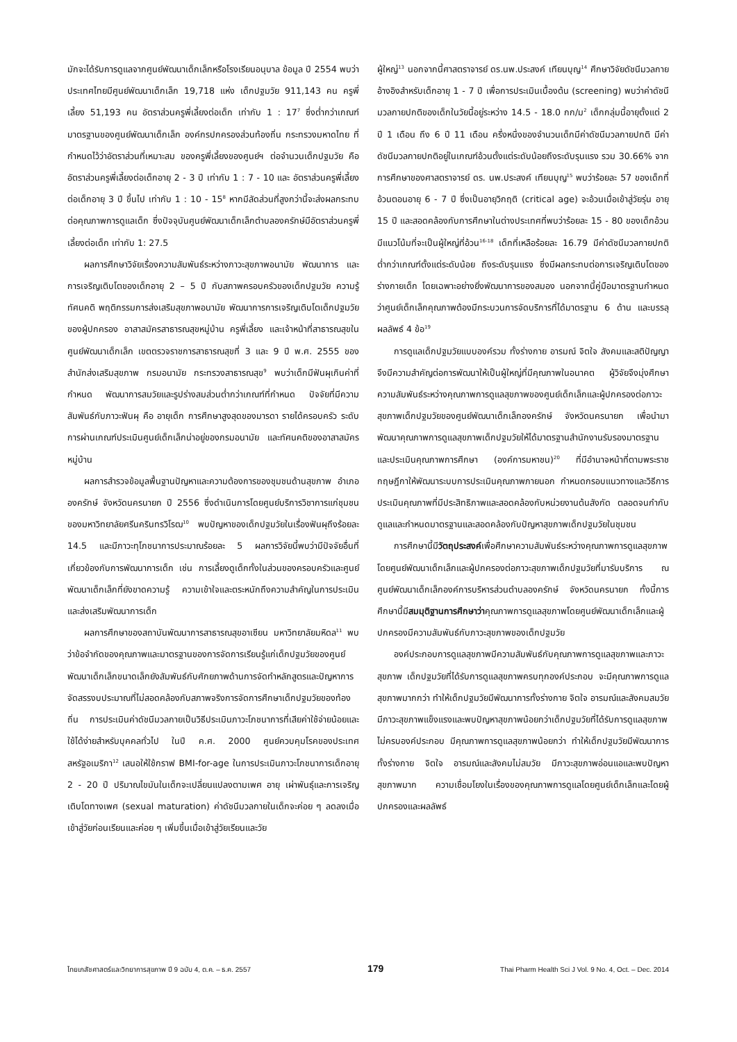มักจะได้รับการดูแลจากศูนย์พัฒนาเด็กเล็กหรือโรงเรียนอนุบาล ข้อมูล ปี 2554 พบว่าประเทศไทยมีศูนย์พัฒนาเด็กเล็ก 19,718 แห่ง เด็กปฐมวัย 911,143 คน ครูพี่เลี้ยง 51,193 คน อัตราส่วนครูพี่เลี้ยงต่อเด็ก เท่ากับ 1 : 17<sup>7</sup> ซึ่งต่ำกว่าเกณฑ์มาตรฐานของศูนย์พัฒนาเด็กเล็ก องค์กรปกครองส่วนท้องถิ่น กระทรวงมหาดไทย ที่กำหนดไว้ว่าอัตราส่วนที่เหมาะสม ของครูพี่เลี้ยงของศูนย์ฯ ต่อจำนวนเด็กปฐมวัย คืออัตราส่วนครูพี่เลี้ยงต่อเด็กอายุ 2 - 3 ปี เท่ากับ 1 : 7 - 10 และ อัตราส่วนครูพี่เลี้ยงต่อเด็กอายุ 3 ปี ขึ้นไป เท่ากับ 1 : 10 - 15<sup>8</sup> หากมีสัดส่วนที่สูงกว่านี้จะส่งผลกระทบต่อคุณภาพการดูแลเด็ก ซึ่งปัจจุบันศูนย์พัฒนาเด็กเล็กตำบลองครักษ์มีอัตราส่วนครูพี่เลี้ยงต่อเด็ก เท่ากับ 1: 27.5
ผลการศึกษาวิจัยเรื่องความสัมพันธ์ระหว่างภาวะสุขภาพอนามัย พัฒนาการ และการเจริญเติบโตของเด็กอายุ 2 – 5 ปี กับสภาพครอบครัวของเด็กปฐมวัย ความรู้ ทัศนคติ พฤติกรรมการส่งเสริมสุขภาพอนามัย พัฒนาการการเจริญเติบโตเด็กปฐมวัยของผู้ปกครอง อาสาสมัครสาธารณสุขหมู่บ้าน ครูพี่เลี้ยง และเจ้าหน้าที่สาธารณสุขในศูนย์พัฒนาเด็กเล็ก เขตตรวจราชการสาธารณสุขที่ 3 และ 9 ปี พ.ศ. 2555 ของสำนักส่งเสริมสุขภาพ กรมอนามัย กระทรวงสาธารณสุข<sup>9</sup> พบว่าเด็กมีฟันผุเกินค่าที่กำหนด พัฒนาการสมวัยและรูปร่างสมส่วนต่ำกว่าเกณฑ์ที่กำหนด ปัจจัยที่มีความสัมพันธ์กับภาวะฟันผุ คือ อายุเด็ก การศึกษาสูงสุดของมารดา รายได้ครอบครัว ระดับการผ่านเกณฑ์ประเมินศูนย์เด็กเล็กน่าอยู่ของกรมอนามัย และทัศนคติของอาสาสมัครหมู่บ้าน
ผลการสำรวจข้อมูลพื้นฐานปัญหาและความต้องการของชุมชนด้านสุขภาพ อำเภอองครักษ์ จังหวัดนครนายก ปี 2556 ซึ่งดำเนินการโดยศูนย์บริการวิชาการแก่ชุมชน ของมหาวิทยาลัยศรีนครินทรวิโรฒ<sup>10</sup> พบปัญหาของเด็กปฐมวัยในเรื่องฟันผุถึงร้อยละ 14.5 และมีภาวะทุโภชนาการประมาณร้อยละ 5 ผลการวิจัยนี้พบว่ามีปัจจัยอื่นที่เกี่ยวข้องกับการพัฒนาการเด็ก เช่น การเลี้ยงดูเด็กทั้งในส่วนของครอบครัวและศูนย์พัฒนาเด็กเล็กที่ยังขาดความรู้ ความเข้าใจและตระหนักถึงความสำคัญในการประเมินและส่งเสริมพัฒนาการเด็ก
ผลการศึกษาของสถาบันพัฒนาการสาธารณสุขอาเซียน มหาวิทยาลัยมหิดล<sup>11</sup> พบว่าข้อจำกัดของคุณภาพและมาตรฐานของการจัดการเรียนรู้แก่เด็กปฐมวัยของศูนย์พัฒนาเด็กเล็กขนาดเล็กยังสัมพันธ์กับศักยภาพด้านการจัดทำหลักสูตรและปัญหาการจัดสรรงบประมาณที่ไม่สอดคล้องกับสภาพจริงการจัดการศึกษาเด็กปฐมวัยของท้องถิ่น การประเมินค่าดัชนีมวลกายเป็นวิธีประเมินภาวะโภชนาการที่เสียค่าใช้จ่ายน้อยและใช้ได้ง่ายสำหรับบุคคลทั่วไป ในปี ค.ศ. 2000 ศูนย์ควบคุมโรคของประเทศสหรัฐอเมริกา<sup>12</sup> เสนอให้ใช้กราฟ BMI-for-age ในการประเมินภาวะโภชนาการเด็กอายุ 2 - 20 ปี ปริมาณไขมันในเด็กจะเปลี่ยนแปลงตามเพศ อายุ เผ่าพันธุ์และการเจริญเติบโตทางเพศ (sexual maturation) ค่าดัชนีมวลกายในเด็กจะค่อย ๆ ลดลงเมื่อเข้าสู่วัยก่อนเรียนและค่อย ๆ เพิ่มขึ้นเมื่อเข้าสู่วัยเรียนและวัย
ผู้ใหญ่<sup>13</sup> นอกจากนี้ศาสตราจารย์ ดร.นพ.ประสงค์ เทียนบุญ<sup>14</sup> ศึกษาวิจัยดัชนีมวลกายอ้างอิงสำหรับเด็กอายุ 1 - 7 ปี เพื่อการประเมินเบื้องต้น (screening) พบว่าค่าดัชนีมวลกายปกติของเด็กในวัยนี้อยู่ระหว่าง 14.5 - 18.0 กก/ม<sup>2</sup> เด็กกลุ่มนี้อายุตั้งแต่ 2 ปี 1 เดือน ถึง 6 ปี 11 เดือน ครึ่งหนึ่งของจำนวนเด็กมีค่าดัชนีมวลกายปกติ มีค่าดัชนีมวลกายปกติอยู่ในเกณฑ์อ้วนตั้งแต่ระดับน้อยถึงระดับรุนแรง รวม 30.66% จากการศึกษาของศาสตราจารย์ ดร. นพ.ประสงค์ เทียนบุญ<sup>15</sup> พบว่าร้อยละ 57 ของเด็กที่อ้วนตอนอายุ 6 - 7 ปี ซึ่งเป็นอายุวิกฤติ (critical age) จะอ้วนเมื่อเข้าสู่วัยรุ่น อายุ 15 ปี และสอดคล้องกับการศึกษาในต่างประเทศที่พบว่าร้อยละ 15 - 80 ของเด็กอ้วนมีแนวโน้มที่จะเป็นผู้ใหญ่ที่อ้วน<sup>16-18</sup> เด็กที่เหลือร้อยละ 16.79 มีค่าดัชนีมวลกายปกติต่ำกว่าเกณฑ์ตั้งแต่ระดับน้อย ถึงระดับรุนแรง ซึ่งมีผลกระทบต่อการเจริญเติบโตของร่างกายเด็ก โดยเฉพาะอย่างยิ่งพัฒนาการของสมอง นอกจากนี้คู่มือมาตรฐานกำหนดว่าศูนย์เด็กเล็กคุณภาพต้องมีกระบวนการจัดบริการที่ได้มาตรฐาน 6 ด้าน และบรรลุผลลัพธ์ 4 ข้อ<sup>19</sup>
การดูแลเด็กปฐมวัยแบบองค์รวม ทั้งร่างกาย อารมณ์ จิตใจ สังคมและสติปัญญา จึงมีความสำคัญต่อการพัฒนาให้เป็นผู้ใหญ่ที่มีคุณภาพในอนาคต ผู้วิจัยจึงมุ่งศึกษาความสัมพันธ์ระหว่างคุณภาพการดูแลสุขภาพของศูนย์เด็กเล็กและผู้ปกครองต่อภาวะสุขภาพเด็กปฐมวัยของศูนย์พัฒนาเด็กเล็กองครักษ์ จังหวัดนครนายก เพื่อนำมาพัฒนาคุณภาพการดูแลสุขภาพเด็กปฐมวัยให้ได้มาตรฐานสำนักงานรับรองมาตรฐานและประเมินคุณภาพการศึกษา (องค์การมหาชน)<sup>20</sup> ที่มีอำนาจหน้าที่ตามพระราชกฤษฎีกาให้พัฒนาระบบการประเมินคุณภาพภายนอก กำหนดกรอบแนวทางและวิธีการประเมินคุณภาพที่มีประสิทธิภาพและสอดคล้องกับหน่วยงานต้นสังกัด ตลอดจนกำกับดูแลและกำหนดมาตรฐานและสอดคล้องกับปัญหาสุขภาพเด็กปฐมวัยในชุมชน
การศึกษานี้มีวัตถุประสงค์เพื่อศึกษาความสัมพันธ์ระหว่างคุณภาพการดูแลสุขภาพโดยศูนย์พัฒนาเด็กเล็กและผู้ปกครองต่อภาวะสุขภาพเด็กปฐมวัยที่มารับบริการ ณ ศูนย์พัฒนาเด็กเล็กองค์การบริหารส่วนตำบลองครักษ์ จังหวัดนครนายก ทั้งนี้การศึกษานี้มีสมมุติฐานการศึกษาว่าคุณภาพการดูแลสุขภาพโดยศูนย์พัฒนาเด็กเล็กและผู้ปกครองมีความสัมพันธ์กับภาวะสุขภาพของเด็กปฐมวัย
องค์ประกอบการดูแลสุขภาพมีความสัมพันธ์กับคุณภาพการดูแลสุขภาพและภาวะสุขภาพ เด็กปฐมวัยที่ได้รับการดูแลสุขภาพครบทุกองค์ประกอบ จะมีคุณภาพการดูแลสุขภาพมากกว่า ทำให้เด็กปฐมวัยมีพัฒนาการทั้งร่างกาย จิตใจ อารมณ์และสังคมสมวัย มีภาวะสุขภาพแข็งแรงและพบปัญหาสุขภาพน้อยกว่าเด็กปฐมวัยที่ได้รับการดูแลสุขภาพไม่ครบองค์ประกอบ มีคุณภาพการดูแลสุขภาพน้อยกว่า ทำให้เด็กปฐมวัยมีพัฒนาการทั้งร่างกาย จิตใจ อารมณ์และสังคมไม่สมวัย มีภาวะสุขภาพอ่อนแอและพบปัญหาสุขภาพมาก ความเชื่อมโยงในเรื่องของคุณภาพการดูแลโดยศูนย์เด็กเล็กและโดยผู้ปกครองและผลลัพธ์
ไทยเภสัชศาสตร์และวิทยาการสุขภาพ ปี 9 ฉบับ 4, ต.ค. – ธ.ค. 2557 179 Thai Pharm Health Sci J Vol. 9 No. 4, Oct. – Dec. 2014